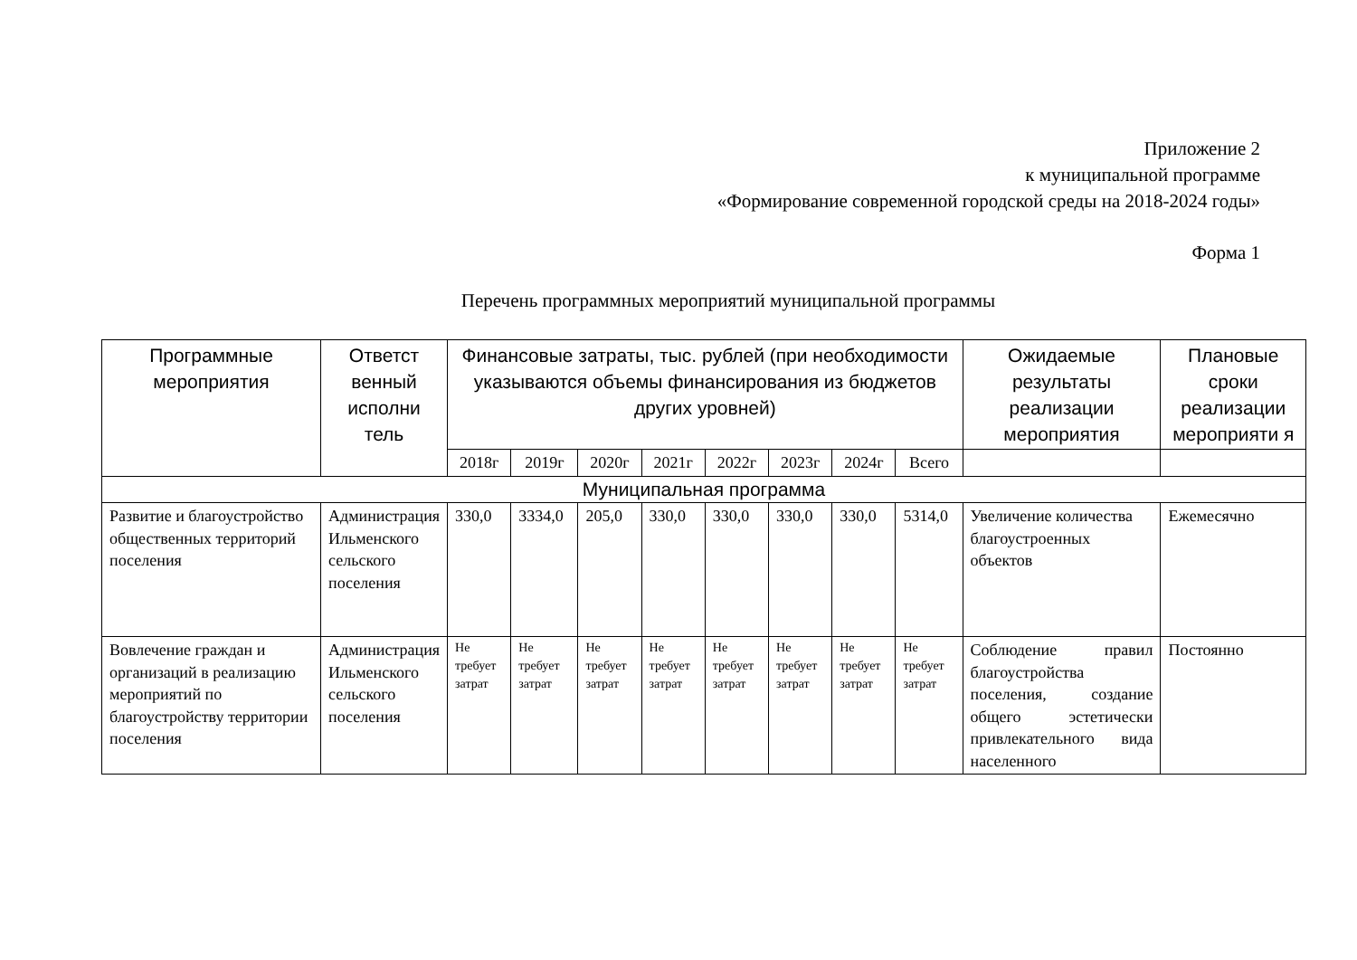Приложение 2
к муниципальной программе
«Формирование современной городской среды на 2018-2024 годы»
Форма 1
Перечень программных мероприятий муниципальной программы
| Программные мероприятия | Ответст венный исполни тель | Финансовые затраты, тыс. рублей (при необходимости указываются объемы финансирования из бюджетов других уровней) | | | | | | | | Ожидаемые результаты реализации мероприятия | Плановые сроки реализации мероприяти я |
| --- | --- | --- | --- | --- | --- | --- | --- | --- | --- | --- | --- |
| | | 2018г | 2019г | 2020г | 2021г | 2022г | 2023г | 2024г | Всего | | |
| Муниципальная программа | | | | | | | | | | | |
| Развитие и благоустройство общественных территорий поселения | Администрация Ильменского сельского поселения | 330,0 | 3334,0 | 205,0 | 330,0 | 330,0 | 330,0 | 330,0 | 5314,0 | Увеличение количества благоустроенных объектов | Ежемесячно |
| Вовлечение граждан и организаций в реализацию мероприятий по благоустройству территории поселения | Администрация Ильменского сельского поселения | Не требует затрат | Не требует затрат | Не требует затрат | Не требует затрат | Не требует затрат | Не требует затрат | Не требует затрат | Не требует затрат | Соблюдение правил благоустройства поселения, создание общего эстетически привлекательного вида населенного | Постоянно |